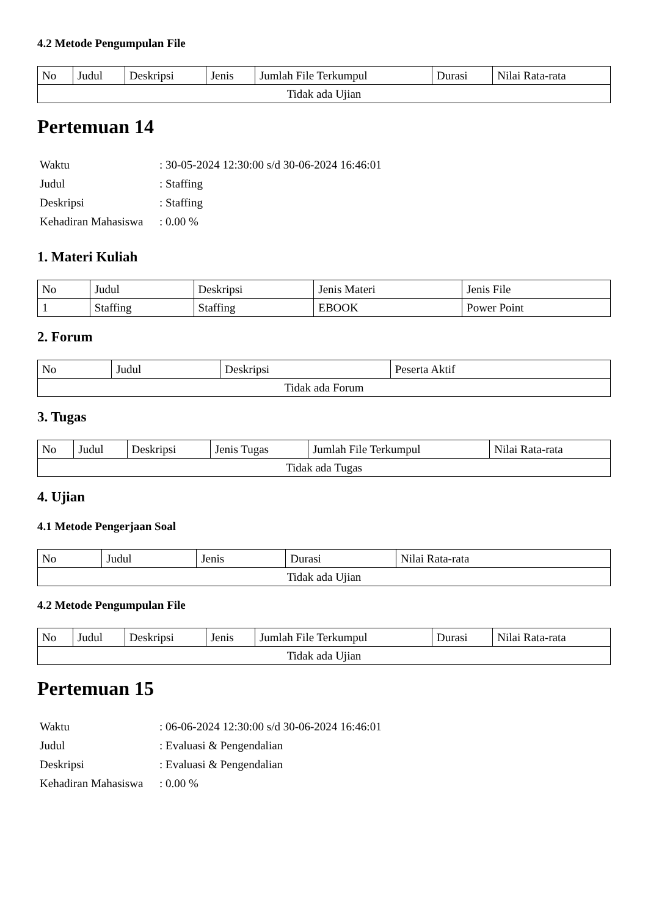4.2 Metode Pengumpulan File
| No | Judul | Deskripsi | Jenis | Jumlah File Terkumpul | Durasi | Nilai Rata-rata |
| --- | --- | --- | --- | --- | --- | --- |
| Tidak ada Ujian | | | | | | |
Pertemuan 14
| Waktu | : 30-05-2024 12:30:00 s/d 30-06-2024 16:46:01 |
| Judul | : Staffing |
| Deskripsi | : Staffing |
| Kehadiran Mahasiswa | : 0.00 % |
1. Materi Kuliah
| No | Judul | Deskripsi | Jenis Materi | Jenis File |
| --- | --- | --- | --- | --- |
| 1 | Staffing | Staffing | EBOOK | Power Point |
2. Forum
| No | Judul | Deskripsi | Peserta Aktif |
| --- | --- | --- | --- |
| Tidak ada Forum | | | |
3. Tugas
| No | Judul | Deskripsi | Jenis Tugas | Jumlah File Terkumpul | Nilai Rata-rata |
| --- | --- | --- | --- | --- | --- |
| Tidak ada Tugas | | | | | |
4. Ujian
4.1 Metode Pengerjaan Soal
| No | Judul | Jenis | Durasi | Nilai Rata-rata |
| --- | --- | --- | --- | --- |
| Tidak ada Ujian | | | | |
4.2 Metode Pengumpulan File
| No | Judul | Deskripsi | Jenis | Jumlah File Terkumpul | Durasi | Nilai Rata-rata |
| --- | --- | --- | --- | --- | --- | --- |
| Tidak ada Ujian | | | | | | |
Pertemuan 15
| Waktu | : 06-06-2024 12:30:00 s/d 30-06-2024 16:46:01 |
| Judul | : Evaluasi & Pengendalian |
| Deskripsi | : Evaluasi & Pengendalian |
| Kehadiran Mahasiswa | : 0.00 % |